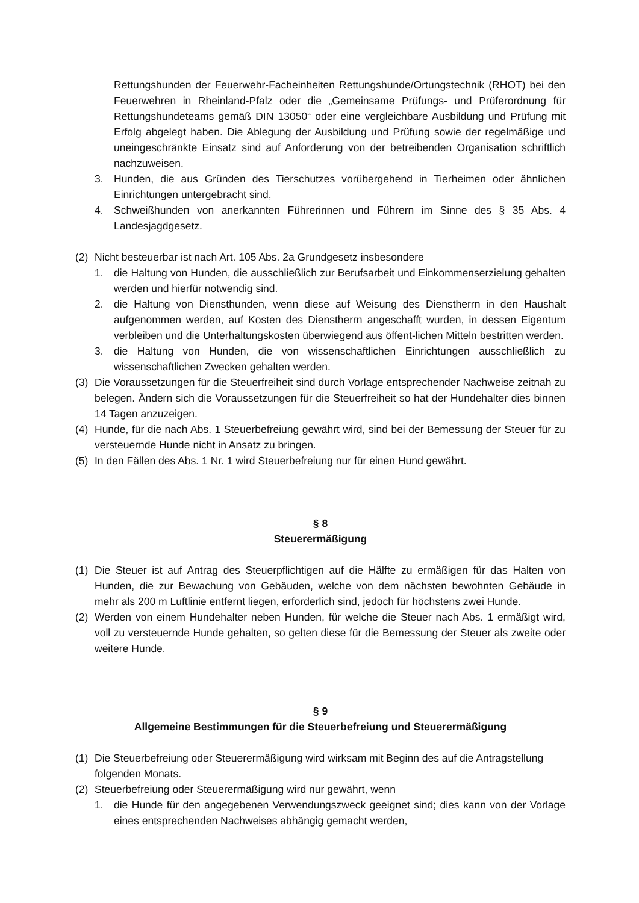Rettungshunden der Feuerwehr-Facheinheiten Rettungshunde/Ortungstechnik (RHOT) bei den Feuerwehren in Rheinland-Pfalz oder die „Gemeinsame Prüfungs- und Prüferordnung für Rettungshundeteams gemäß DIN 13050“ oder eine vergleichbare Ausbildung und Prüfung mit Erfolg abgelegt haben. Die Ablegung der Ausbildung und Prüfung sowie der regelmäßige und uneingeschränkte Einsatz sind auf Anforderung von der betreibenden Organisation schriftlich nachzuweisen.
3. Hunden, die aus Gründen des Tierschutzes vorübergehend in Tierheimen oder ähnlichen Einrichtungen untergebracht sind,
4. Schweißhunden von anerkannten Führerinnen und Führern im Sinne des § 35 Abs. 4 Landesjagdgesetz.
(2) Nicht besteuerbar ist nach Art. 105 Abs. 2a Grundgesetz insbesondere
1. die Haltung von Hunden, die ausschließlich zur Berufsarbeit und Einkommenserzielung gehalten werden und hierfür notwendig sind.
2. die Haltung von Diensthunden, wenn diese auf Weisung des Dienstherrn in den Haushalt aufgenommen werden, auf Kosten des Dienstherrn angeschafft wurden, in dessen Eigentum verbleiben und die Unterhaltungskosten überwiegend aus öffent-lichen Mitteln bestritten werden.
3. die Haltung von Hunden, die von wissenschaftlichen Einrichtungen ausschließlich zu wissenschaftlichen Zwecken gehalten werden.
(3) Die Voraussetzungen für die Steuerfreiheit sind durch Vorlage entsprechender Nachweise zeitnah zu belegen. Ändern sich die Voraussetzungen für die Steuerfreiheit so hat der Hundehalter dies binnen 14 Tagen anzuzeigen.
(4) Hunde, für die nach Abs. 1 Steuerbefreiung gewährt wird, sind bei der Bemessung der Steuer für zu versteuernde Hunde nicht in Ansatz zu bringen.
(5) In den Fällen des Abs. 1 Nr. 1 wird Steuerbefreiung nur für einen Hund gewährt.
§ 8
Steuerermäßigung
(1) Die Steuer ist auf Antrag des Steuerpflichtigen auf die Hälfte zu ermäßigen für das Halten von Hunden, die zur Bewachung von Gebäuden, welche von dem nächsten bewohnten Gebäude in mehr als 200 m Luftlinie entfernt liegen, erforderlich sind, jedoch für höchstens zwei Hunde.
(2) Werden von einem Hundehalter neben Hunden, für welche die Steuer nach Abs. 1 ermäßigt wird, voll zu versteuernde Hunde gehalten, so gelten diese für die Bemessung der Steuer als zweite oder weitere Hunde.
§ 9
Allgemeine Bestimmungen für die Steuerbefreiung und Steuerermäßigung
(1) Die Steuerbefreiung oder Steuerermäßigung wird wirksam mit Beginn des auf die Antragstellung folgenden Monats.
(2) Steuerbefreiung oder Steuerermäßigung wird nur gewährt, wenn
1. die Hunde für den angegebenen Verwendungszweck geeignet sind; dies kann von der Vorlage eines entsprechenden Nachweises abhängig gemacht werden,